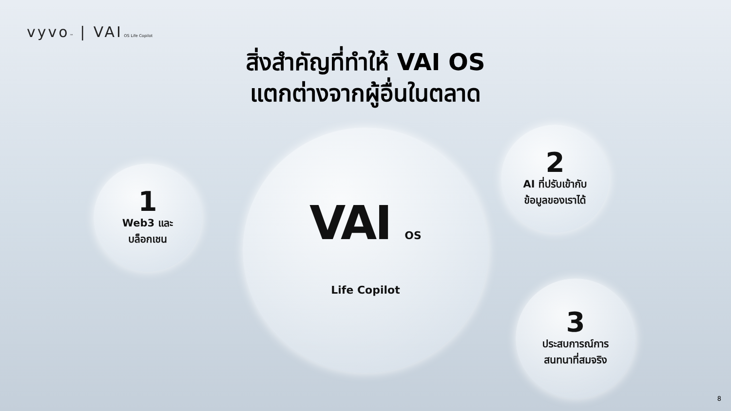vyvo™ | VAI OS Life Copilot
สิ่งสำคัญที่ทำให้ VAI OS
แตกต่างจากผู้อื่นในตลาด
1
Web3 และ
บล็อกเชน
VAI OS
Life Copilot
2
AI ที่ปรับเข้ากับ
ข้อมูลของเราได้
3
ประสบการณ์การ
สนทนาที่สมจริง
8